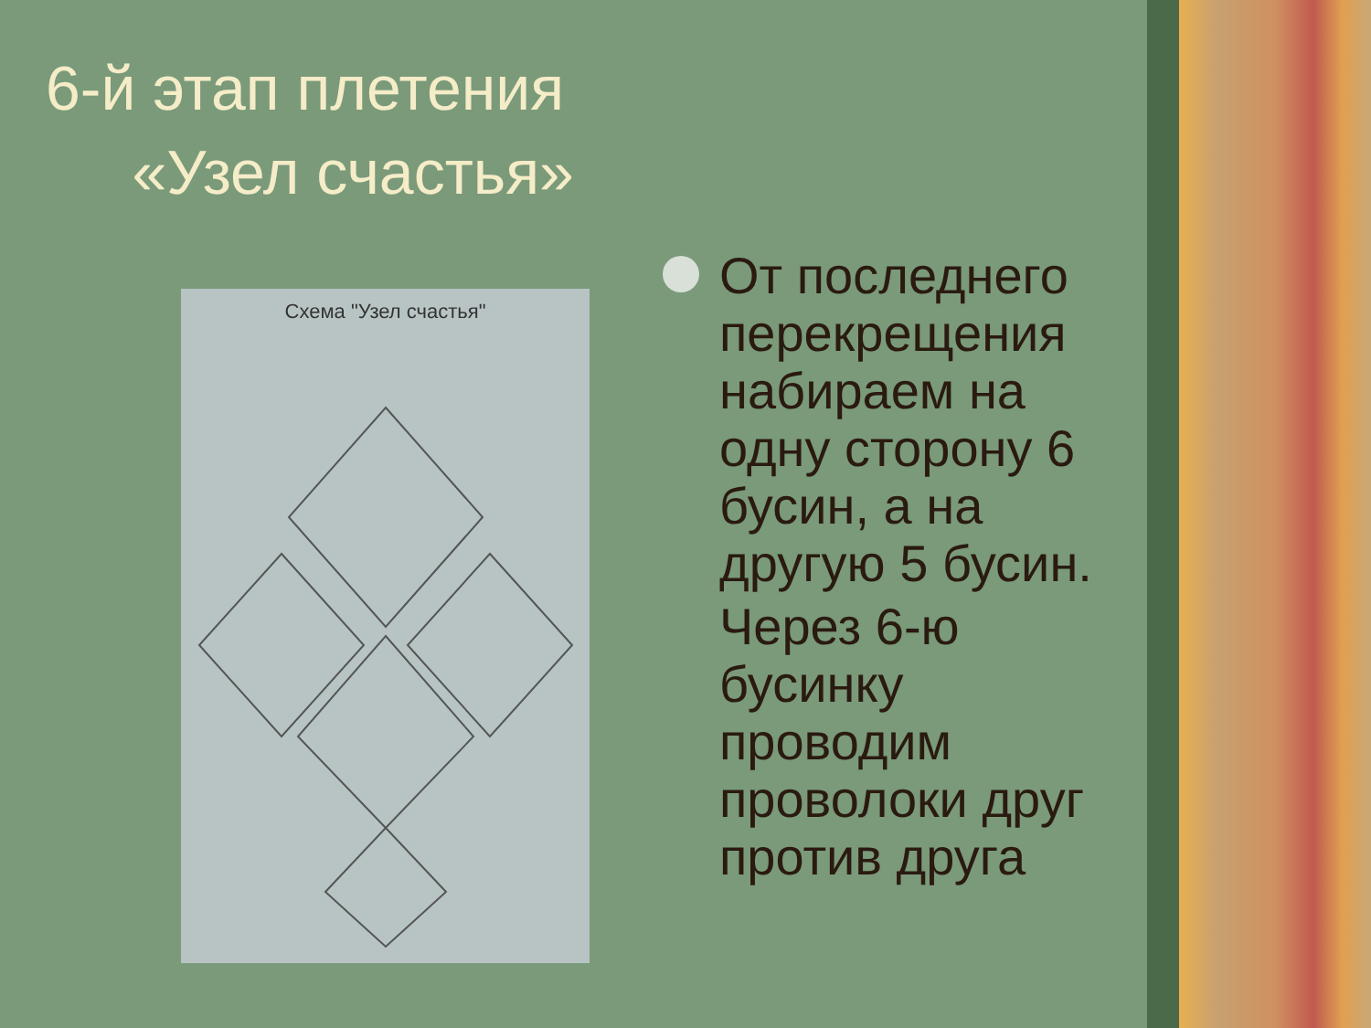6-й этап плетения
«Узел счастья»
Схема "Узел счастья"
От последнего перекрещения набираем на одну сторону 6 бусин, а на другую 5 бусин.
Через 6-ю бусинку проводим проволоки друг против друга